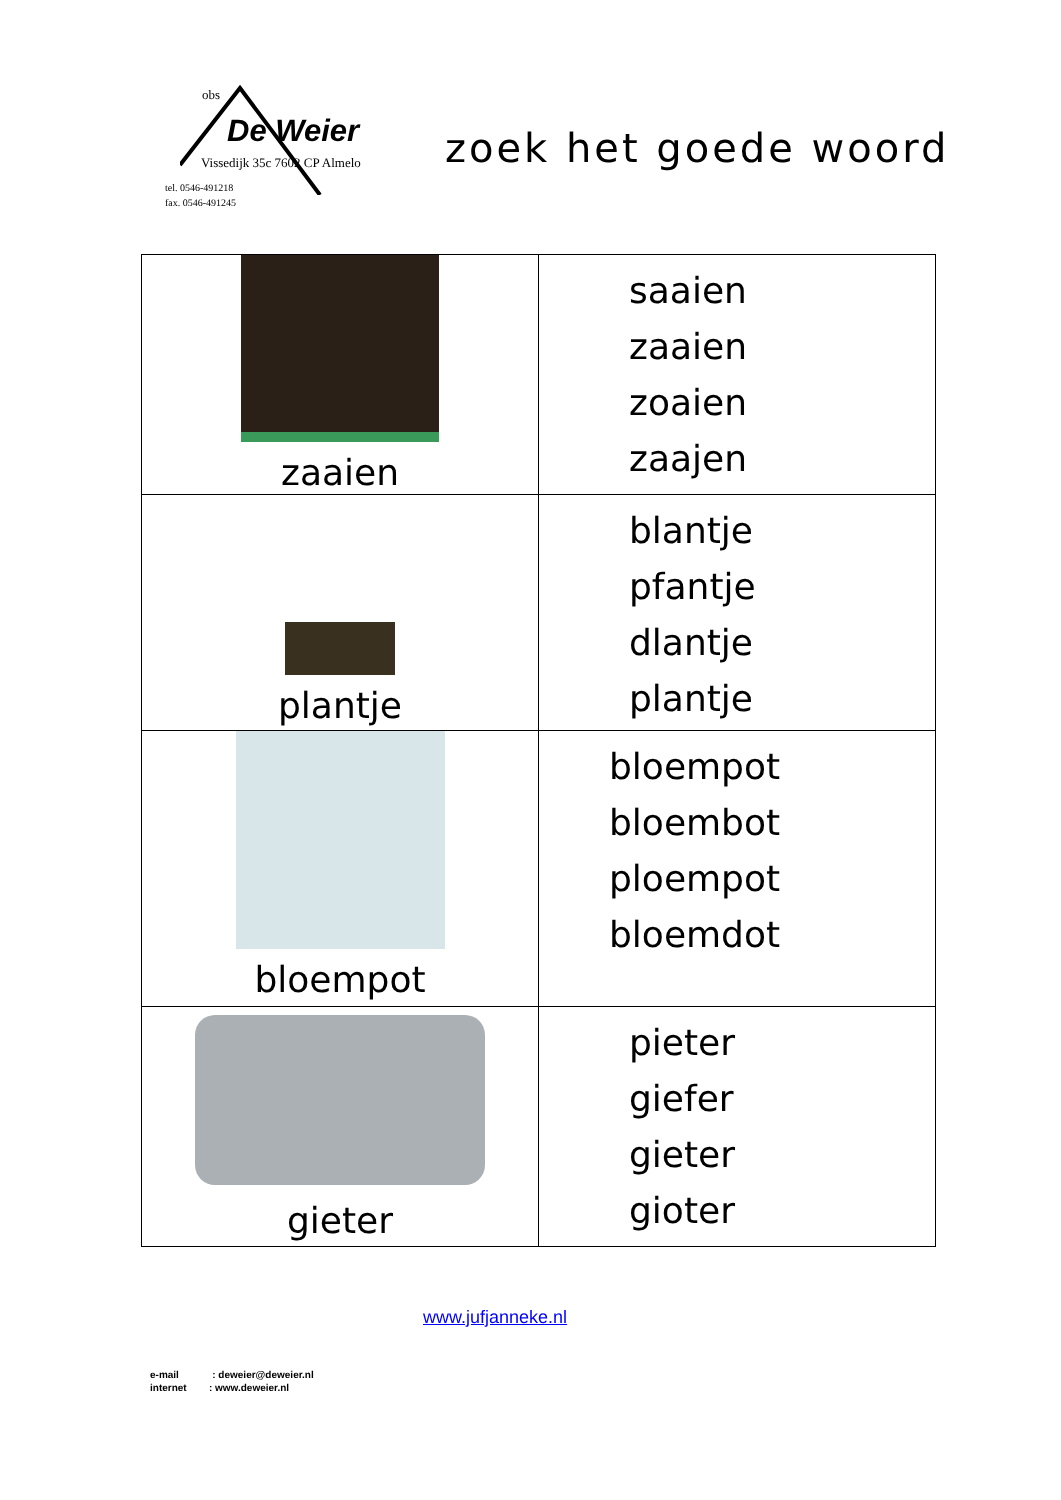obs
De Weier
Vissedijk 35c 7602 CP Almelo
tel. 0546-491218
fax. 0546-491245
zoek het goede woord
| zaaien | saaien zaaien zoaien zaajen |
| plantje | blantje pfantje dlantje plantje |
| bloempot | bloempot bloembot ploempot bloemdot |
| gieter | pieter giefer gieter gioter |
www.jufjanneke.nl
e-mail : deweier@deweier.nl
internet : www.deweier.nl